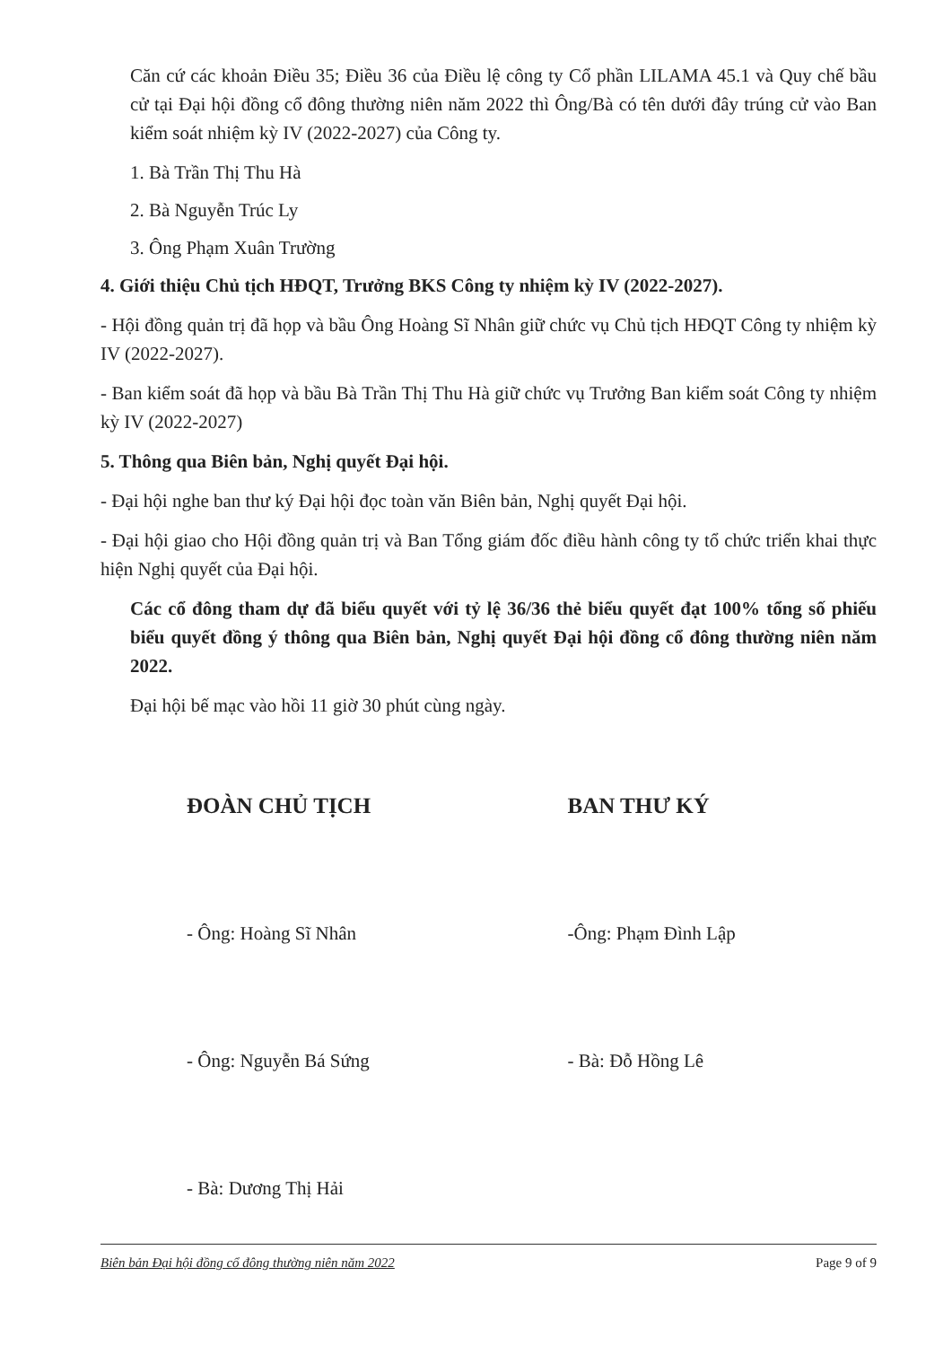Căn cứ các khoản Điều 35; Điều 36 của Điều lệ công ty Cổ phần LILAMA 45.1 và Quy chế bầu cử tại Đại hội đồng cổ đông thường niên năm 2022 thì Ông/Bà có tên dưới đây trúng cử vào Ban kiểm soát nhiệm kỳ IV (2022-2027) của Công ty.
1. Bà Trần Thị Thu Hà
2. Bà Nguyễn Trúc Ly
3. Ông Phạm Xuân Trường
4. Giới thiệu Chủ tịch HĐQT, Trưởng BKS Công ty nhiệm kỳ IV (2022-2027).
- Hội đồng quản trị đã họp và bầu Ông Hoàng Sĩ Nhân giữ chức vụ Chủ tịch HĐQT Công ty nhiệm kỳ IV (2022-2027).
- Ban kiểm soát đã họp và bầu Bà Trần Thị Thu Hà giữ chức vụ Trưởng Ban kiểm soát Công ty nhiệm kỳ IV (2022-2027)
5. Thông qua Biên bản, Nghị quyết Đại hội.
- Đại hội nghe ban thư ký Đại hội đọc toàn văn Biên bản, Nghị quyết Đại hội.
- Đại hội giao cho Hội đồng quản trị và Ban Tổng giám đốc điều hành công ty tổ chức triển khai thực hiện Nghị quyết của Đại hội.
Các cổ đông tham dự đã biểu quyết với tỷ lệ 36/36 thẻ biểu quyết đạt 100% tổng số phiếu biểu quyết đồng ý thông qua Biên bản, Nghị quyết Đại hội đồng cổ đông thường niên năm 2022.
Đại hội bế mạc vào hồi 11 giờ 30 phút cùng ngày.
ĐOÀN CHỦ TỊCH
- Ông: Hoàng Sĩ Nhân
- Ông: Nguyễn Bá Sứng
- Bà: Dương Thị Hải
BAN THƯ KÝ
-Ông: Phạm Đình Lập
- Bà: Đỗ Hồng Lê
Biên bản Đại hội đồng cổ đông thường niên năm 2022 Page 9 of 9